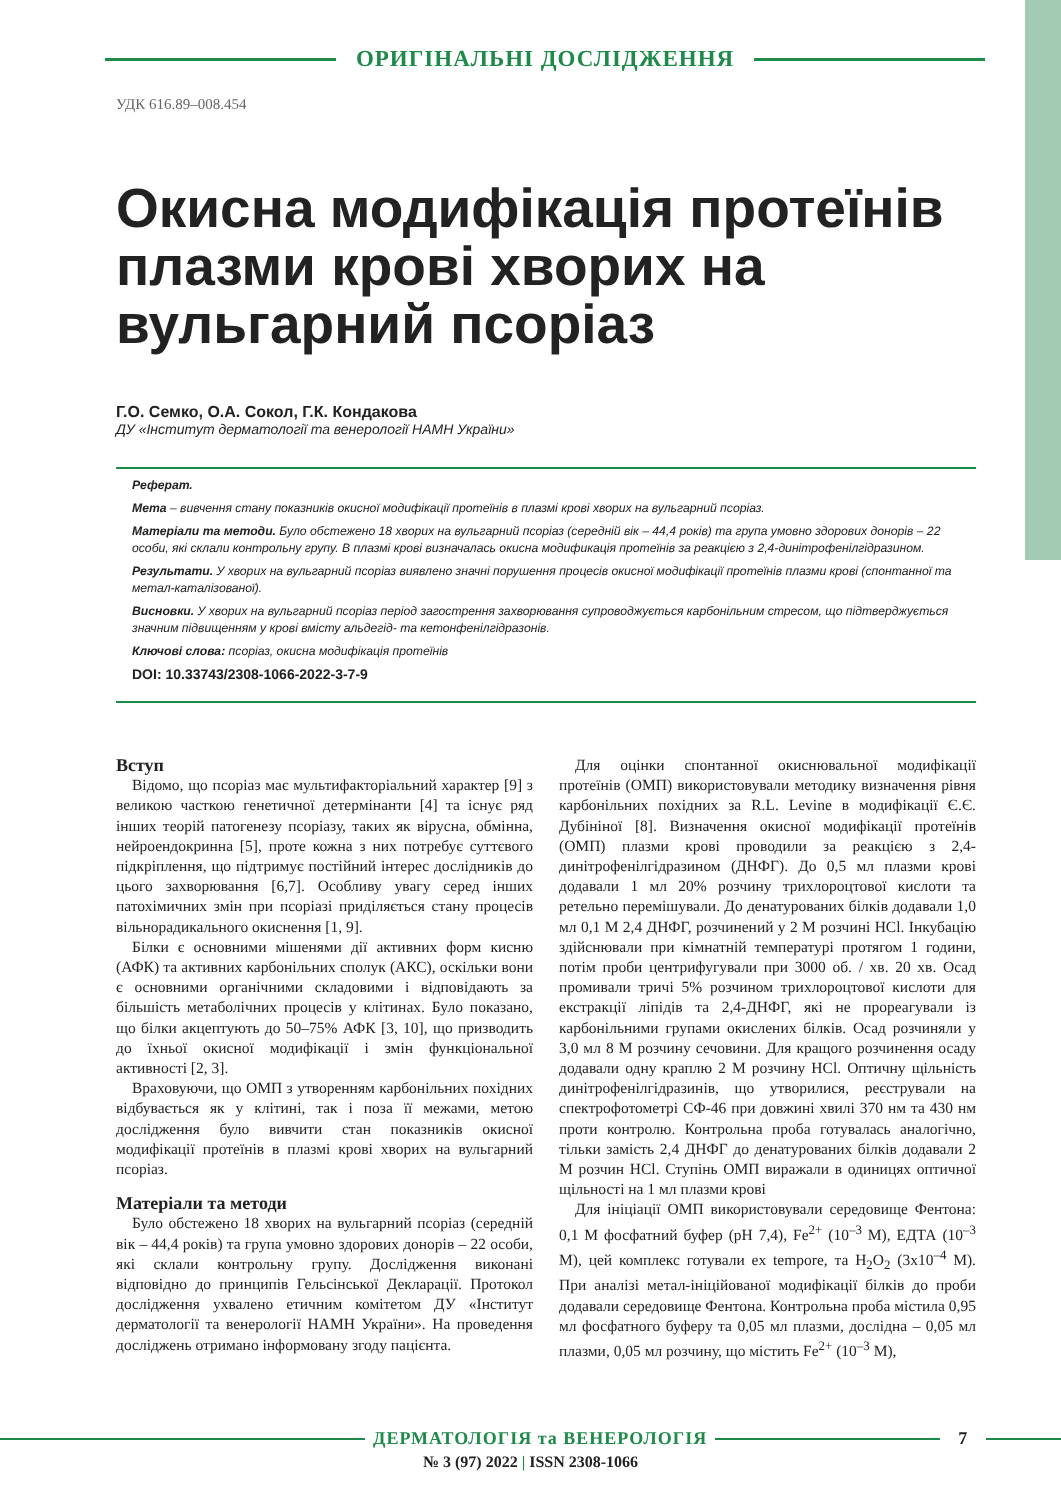ОРИГІНАЛЬНІ ДОСЛІДЖЕННЯ
УДК 616.89–008.454
Окисна модифікація протеїнів плазми крові хворих на вульгарний псоріаз
Г.О. Семко, О.А. Сокол, Г.К. Кондакова
ДУ «Інститут дерматології та венерології НАМН України»
Реферат.
Мета – вивчення стану показників окисної модифікації протеїнів в плазмі крові хворих на вульгарний псоріаз.
Матеріали та методи. Було обстежено 18 хворих на вульгарний псоріаз (середній вік – 44,4 років) та група умовно здорових донорів – 22 особи, які склали контрольну групу. В плазмі крові визначалась окисна модификація протеїнів за реакцією з 2,4-динітрофенілгідразином.
Результати. У хворих на вульгарний псоріаз виявлено значні порушення процесів окисної модифікації протеїнів плазми крові (спонтанної та метал-каталізованої).
Висновки. У хворих на вульгарний псоріаз період загострення захворювання супроводжується карбонільним стресом, що підтверджується значним підвищенням у крові вмісту альдегід- та кетонфенілгідразонів.
Ключові слова: псоріаз, окисна модифікація протеїнів
DOI: 10.33743/2308-1066-2022-3-7-9
Вступ
Відомо, що псоріаз має мультифакторіальний характер [9] з великою часткою генетичної детермінанти [4] та існує ряд інших теорій патогенезу псоріазу, таких як вірусна, обмінна, нейроендокринна [5], проте кожна з них потребує суттєвого підкріплення, що підтримує постійний інтерес дослідників до цього захворювання [6,7]. Особливу увагу серед інших патохімичних змін при псоріазі приділяється стану процесів вільнорадикального окиснення [1, 9].
Білки є основними мішенями дії активних форм кисню (АФК) та активних карбонільних сполук (АКС), оскільки вони є основними органічними складовими і відповідають за більшість метаболічних процесів у клітинах. Було показано, що білки акцептують до 50–75% АФК [3, 10], що призводить до їхньої окисної модифікації і змін функціональної активності [2, 3].
Враховуючи, що ОМП з утворенням карбонільних похідних відбувається як у клітині, так і поза її межами, метою дослідження було вивчити стан показників окисної модифікації протеїнів в плазмі крові хворих на вульгарний псоріаз.
Матеріали та методи
Було обстежено 18 хворих на вульгарний псоріаз (середній вік – 44,4 років) та група умовно здорових донорів – 22 особи, які склали контрольну групу. Дослідження виконані відповідно до принципів Гельсінської Декларації. Протокол дослідження ухвалено етичним комітетом ДУ «Інститут дерматології та венерології НАМН України». На проведення досліджень отримано інформовану згоду пацієнта.
Для оцінки спонтанної окиснювальної модифікації протеїнів (ОМП) використовували методику визначення рівня карбонільних похідних за R.L. Levine в модифікації Є.Є. Дубініної [8]. Визначення окисної модифікації протеїнів (ОМП) плазми крові проводили за реакцією з 2,4-динітрофенілгідразином (ДНФГ). До 0,5 мл плазми крові додавали 1 мл 20% розчину трихлороцтової кислоти та ретельно перемішували. До денатурованих білків додавали 1,0 мл 0,1 М 2,4 ДНФГ, розчинений у 2 М розчині HCl. Інкубацію здійснювали при кімнатній температурі протягом 1 години, потім проби центрифугували при 3000 об. / хв. 20 хв. Осад промивали тричі 5% розчином трихлороцтової кислоти для екстракції ліпідів та 2,4-ДНФГ, які не прореагували із карбонільними групами окислених білків. Осад розчиняли у 3,0 мл 8 М розчину сечовини. Для кращого розчинення осаду додавали одну краплю 2 М розчину HCl. Оптичну щільність динітрофенілгідразинів, що утворилися, реєстрували на спектрофотометрі СФ-46 при довжині хвилі 370 нм та 430 нм проти контролю. Контрольна проба готувалась аналогічно, тільки замість 2,4 ДНФГ до денатурованих білків додавали 2 М розчин HCl. Ступінь ОМП виражали в одиницях оптичної щільності на 1 мл плазми крові
Для ініціації ОМП використовували середовище Фентона: 0,1 М фосфатний буфер (рН 7,4), Fe<sup>2+</sup> (10<sup>–3</sup> М), ЕДТА (10<sup>–3</sup> М), цей комплекс готували ex tempore, та H<sub>2</sub>O<sub>2</sub> (3х10<sup>–4</sup> М). При аналізі метал-ініційованої модифікації білків до проби додавали середовище Фентона. Контрольна проба містила 0,95 мл фосфатного буферу та 0,05 мл плазми, дослідна – 0,05 мл плазми, 0,05 мл розчину, що містить Fe<sup>2+</sup> (10<sup>–3</sup> М),
ДЕРМАТОЛОГІЯ та ВЕНЕРОЛОГІЯ 7
№ 3 (97) 2022 | ISSN 2308-1066